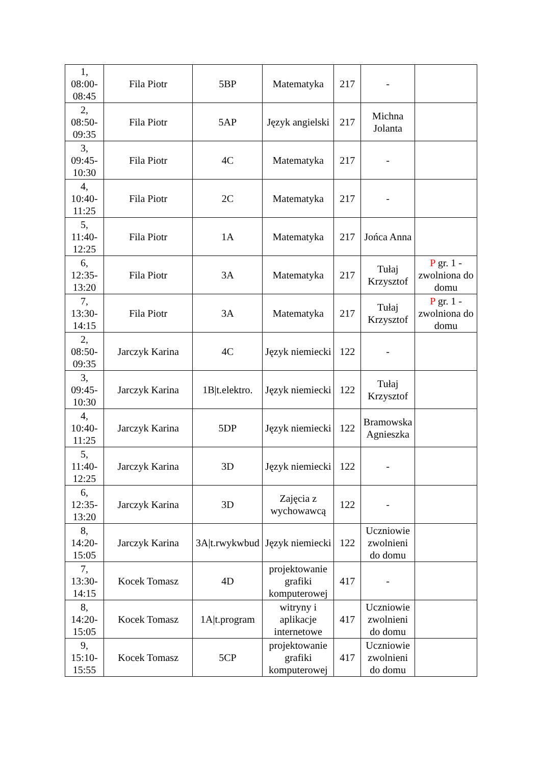| 1, 08:00- 08:45 | Fila Piotr | 5BP | Matematyka | 217 | - | |
| 2, 08:50- 09:35 | Fila Piotr | 5AP | Język angielski | 217 | Michna Jolanta | |
| 3, 09:45- 10:30 | Fila Piotr | 4C | Matematyka | 217 | - | |
| 4, 10:40- 11:25 | Fila Piotr | 2C | Matematyka | 217 | - | |
| 5, 11:40- 12:25 | Fila Piotr | 1A | Matematyka | 217 | Jońca Anna | |
| 6, 12:35- 13:20 | Fila Piotr | 3A | Matematyka | 217 | Tułaj Krzysztof | P gr. 1 - zwolniona do domu |
| 7, 13:30- 14:15 | Fila Piotr | 3A | Matematyka | 217 | Tułaj Krzysztof | P gr. 1 - zwolniona do domu |
| 2, 08:50- 09:35 | Jarczyk Karina | 4C | Język niemiecki | 122 | - | |
| 3, 09:45- 10:30 | Jarczyk Karina | 1B/t.elektro. | Język niemiecki | 122 | Tułaj Krzysztof | |
| 4, 10:40- 11:25 | Jarczyk Karina | 5DP | Język niemiecki | 122 | Bramowska Agnieszka | |
| 5, 11:40- 12:25 | Jarczyk Karina | 3D | Język niemiecki | 122 | - | |
| 6, 12:35- 13:20 | Jarczyk Karina | 3D | Zajęcia z wychowawcą | 122 | - | |
| 8, 14:20- 15:05 | Jarczyk Karina | 3A/t.rwykwbud | Język niemiecki | 122 | Uczniowie zwolnieni do domu | |
| 7, 13:30- 14:15 | Kocek Tomasz | 4D | projektowanie grafiki komputerowej | 417 | - | |
| 8, 14:20- 15:05 | Kocek Tomasz | 1A/t.program | witryny i aplikacje internetowe | 417 | Uczniowie zwolnieni do domu | |
| 9, 15:10- 15:55 | Kocek Tomasz | 5CP | projektowanie grafiki komputerowej | 417 | Uczniowie zwolnieni do domu | |